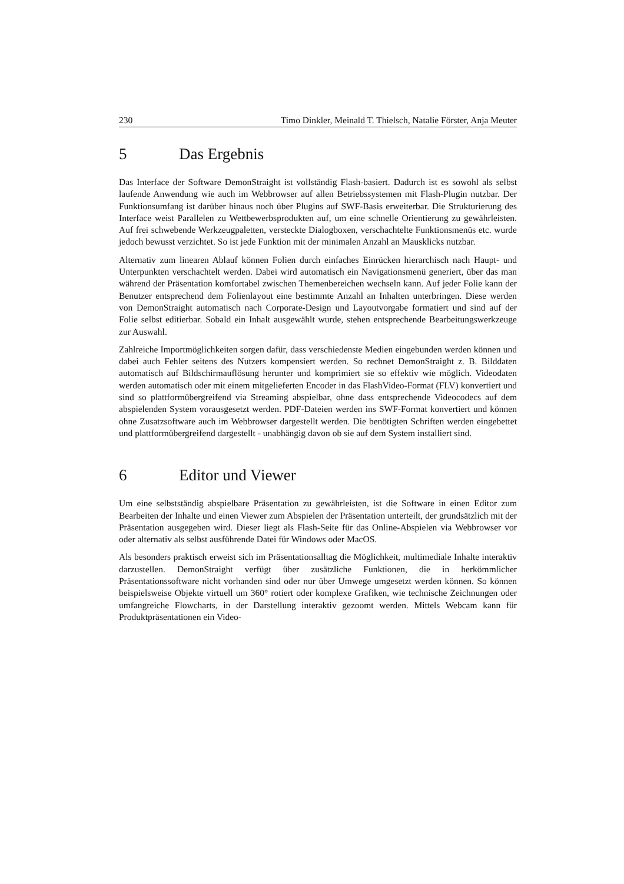230 Timo Dinkler, Meinald T. Thielsch, Natalie Förster, Anja Meuter
5 Das Ergebnis
Das Interface der Software DemonStraight ist vollständig Flash-basiert. Dadurch ist es sowohl als selbst laufende Anwendung wie auch im Webbrowser auf allen Betriebssystemen mit Flash-Plugin nutzbar. Der Funktionsumfang ist darüber hinaus noch über Plugins auf SWF-Basis erweiterbar. Die Strukturierung des Interface weist Parallelen zu Wettbewerbsprodukten auf, um eine schnelle Orientierung zu gewährleisten. Auf frei schwebende Werkzeugpaletten, versteckte Dialogboxen, verschachtelte Funktionsmenüs etc. wurde jedoch bewusst verzichtet. So ist jede Funktion mit der minimalen Anzahl an Mausklicks nutzbar.
Alternativ zum linearen Ablauf können Folien durch einfaches Einrücken hierarchisch nach Haupt- und Unterpunkten verschachtelt werden. Dabei wird automatisch ein Navigationsmenü generiert, über das man während der Präsentation komfortabel zwischen Themenbereichen wechseln kann. Auf jeder Folie kann der Benutzer entsprechend dem Folienlayout eine bestimmte Anzahl an Inhalten unterbringen. Diese werden von DemonStraight automatisch nach Corporate-Design und Layoutvorgabe formatiert und sind auf der Folie selbst editierbar. Sobald ein Inhalt ausgewählt wurde, stehen entsprechende Bearbeitungswerkzeuge zur Auswahl.
Zahlreiche Importmöglichkeiten sorgen dafür, dass verschiedenste Medien eingebunden werden können und dabei auch Fehler seitens des Nutzers kompensiert werden. So rechnet DemonStraight z. B. Bilddaten automatisch auf Bildschirmauflösung herunter und komprimiert sie so effektiv wie möglich. Videodaten werden automatisch oder mit einem mitgelieferten Encoder in das FlashVideo-Format (FLV) konvertiert und sind so plattformübergreifend via Streaming abspielbar, ohne dass entsprechende Videocodecs auf dem abspielenden System vorausgesetzt werden. PDF-Dateien werden ins SWF-Format konvertiert und können ohne Zusatzsoftware auch im Webbrowser dargestellt werden. Die benötigten Schriften werden eingebettet und plattformübergreifend dargestellt - unabhängig davon ob sie auf dem System installiert sind.
6 Editor und Viewer
Um eine selbstständig abspielbare Präsentation zu gewährleisten, ist die Software in einen Editor zum Bearbeiten der Inhalte und einen Viewer zum Abspielen der Präsentation unterteilt, der grundsätzlich mit der Präsentation ausgegeben wird. Dieser liegt als Flash-Seite für das Online-Abspielen via Webbrowser vor oder alternativ als selbst ausführende Datei für Windows oder MacOS.
Als besonders praktisch erweist sich im Präsentationsalltag die Möglichkeit, multimediale Inhalte interaktiv darzustellen. DemonStraight verfügt über zusätzliche Funktionen, die in herkömmlicher Präsentationssoftware nicht vorhanden sind oder nur über Umwege umgesetzt werden können. So können beispielsweise Objekte virtuell um 360° rotiert oder komplexe Grafiken, wie technische Zeichnungen oder umfangreiche Flowcharts, in der Darstellung interaktiv gezoomt werden. Mittels Webcam kann für Produktpräsentationen ein Video-